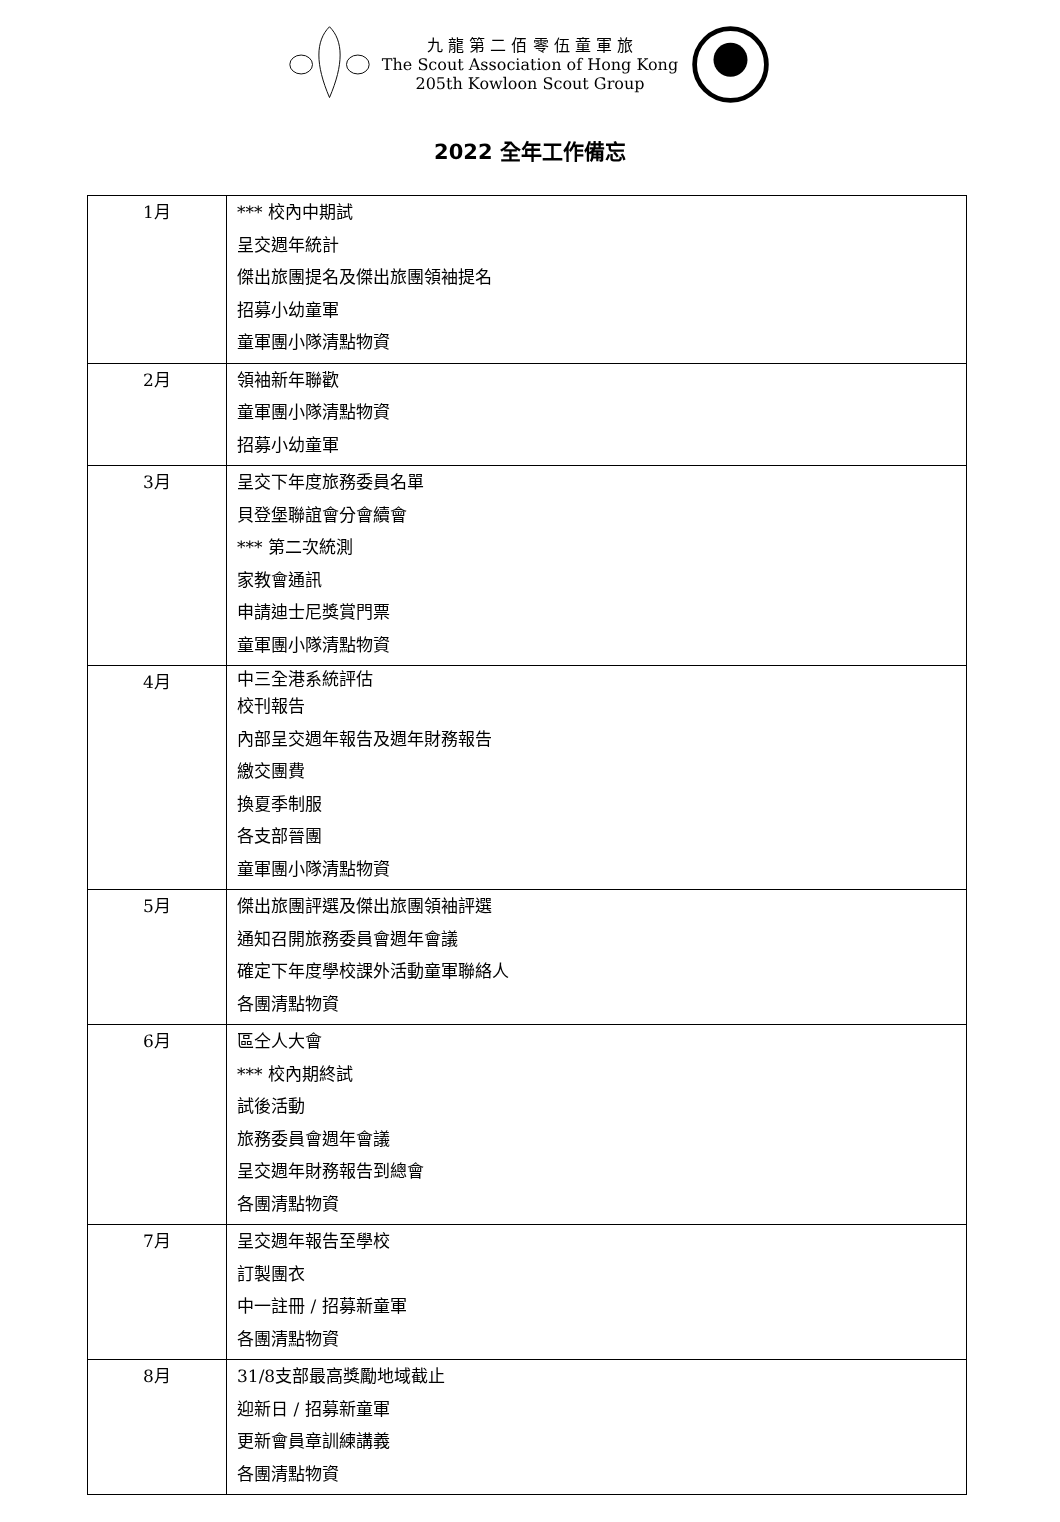九 龍 第 二 佰 零 伍 童 軍 旅
The Scout Association of Hong Kong
205th Kowloon Scout Group
2022 全年工作備忘
| 1月 | *** 校內中期試 呈交週年統計 傑出旅團提名及傑出旅團領袖提名 招募小幼童軍 童軍團小隊清點物資 |
| 2月 | 領袖新年聯歡 童軍團小隊清點物資 招募小幼童軍 |
| 3月 | 呈交下年度旅務委員名單 貝登堡聯誼會分會續會 *** 第二次統測 家教會通訊 申請迪士尼獎賞門票 童軍團小隊清點物資 |
| 4月 | 中三全港系統評估 校刊報告 內部呈交週年報告及週年財務報告 繳交團費 換夏季制服 各支部晉團 童軍團小隊清點物資 |
| 5月 | 傑出旅團評選及傑出旅團領袖評選 通知召開旅務委員會週年會議 確定下年度學校課外活動童軍聯絡人 各團清點物資 |
| 6月 | 區仝人大會 *** 校內期終試 試後活動 旅務委員會週年會議 呈交週年財務報告到總會 各團清點物資 |
| 7月 | 呈交週年報告至學校 訂製團衣 中一註冊 / 招募新童軍 各團清點物資 |
| 8月 | 31/8支部最高獎勵地域截止 迎新日 / 招募新童軍 更新會員章訓練講義 各團清點物資 |